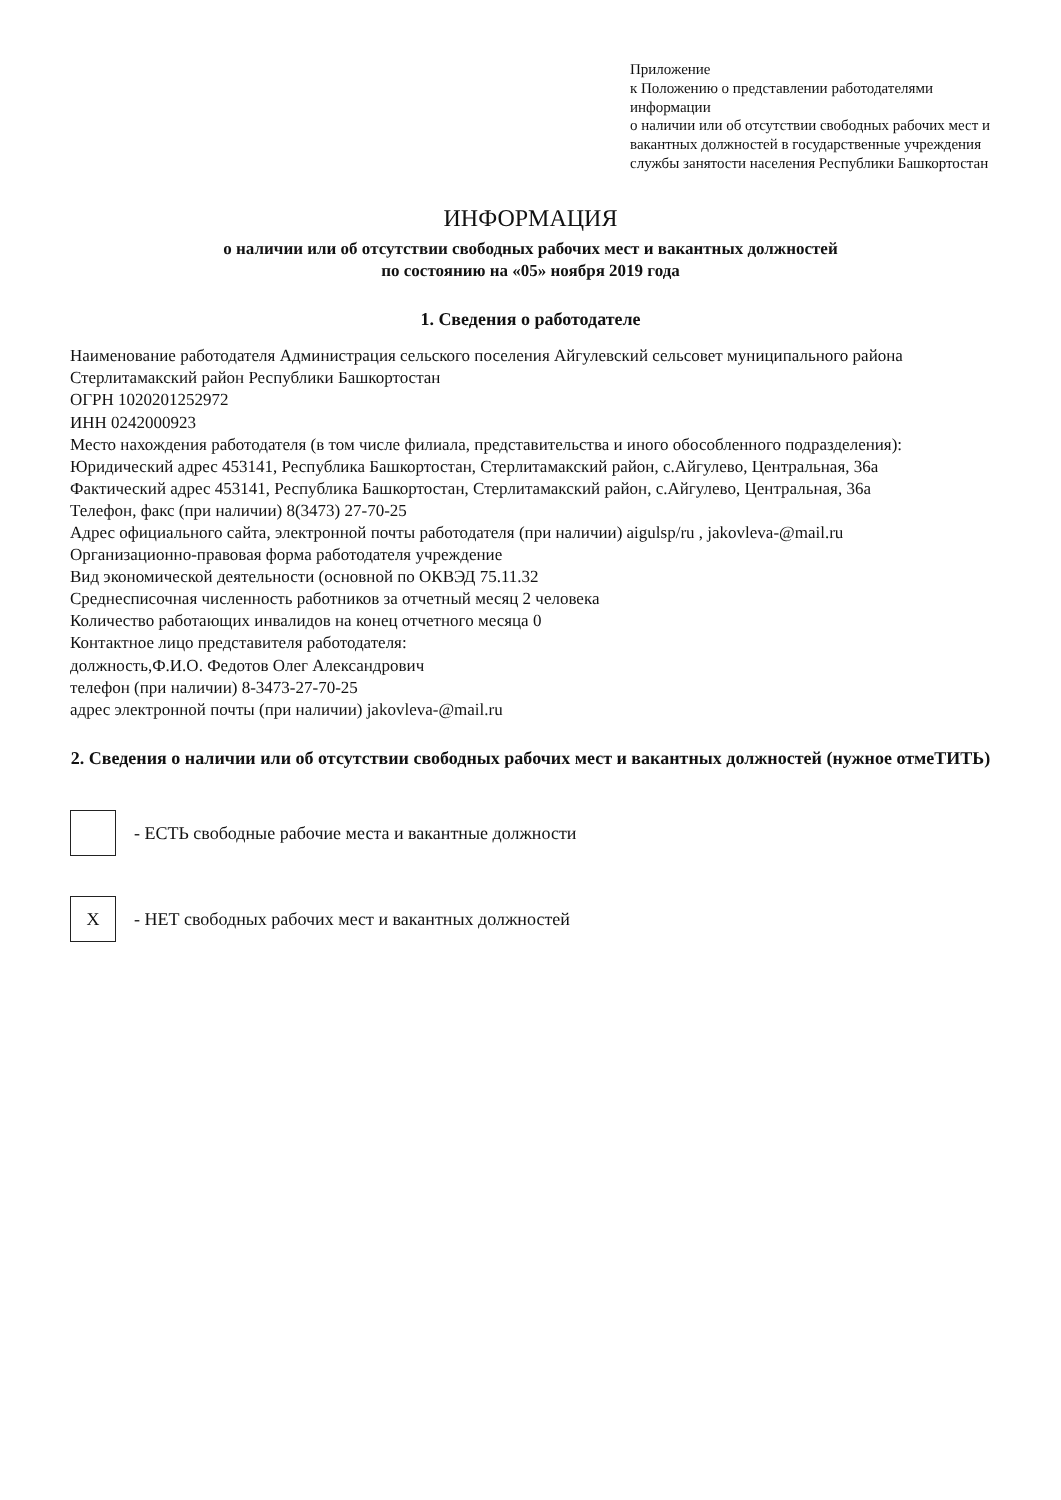Приложение
к Положению о представлении работодателями информации
о наличии или об отсутствии свободных рабочих мест и
вакантных должностей в государственные учреждения
службы занятости населения Республики Башкортостан
ИНФОРМАЦИЯ
о наличии или об отсутствии свободных рабочих мест и вакантных должностей
по состоянию на «05» ноября 2019 года
1. Сведения о работодателе
Наименование работодателя Администрация сельского поселения Айгулевский сельсовет муниципального района Стерлитамакский район Республики Башкортостан
ОГРН 1020201252972
ИНН 0242000923
Место нахождения работодателя (в том числе филиала, представительства и иного обособленного подразделения):
Юридический адрес 453141, Республика Башкортостан, Стерлитамакский район, с.Айгулево, Центральная, 36а
Фактический адрес 453141, Республика Башкортостан, Стерлитамакский район, с.Айгулево, Центральная, 36а
Телефон, факс (при наличии) 8(3473) 27-70-25
Адрес официального сайта, электронной почты работодателя (при наличии) aigulsp/ru , jakovleva-@mail.ru
Организационно-правовая форма работодателя учреждение
Вид экономической деятельности (основной по ОКВЭД 75.11.32
Среднесписочная численность работников за отчетный месяц 2 человека
Количество работающих инвалидов на конец отчетного месяца 0
Контактное лицо представителя работодателя:
должность,Ф.И.О. Федотов Олег Александрович
телефон (при наличии) 8-3473-27-70-25
адрес электронной почты (при наличии) jakovleva-@mail.ru
2. Сведения о наличии или об отсутствии свободных рабочих мест и вакантных должностей (нужное отмеТИТЬ)
- ЕСТЬ свободные рабочие места и вакантные должности
Х
- НЕТ свободных рабочих мест и вакантных должностей